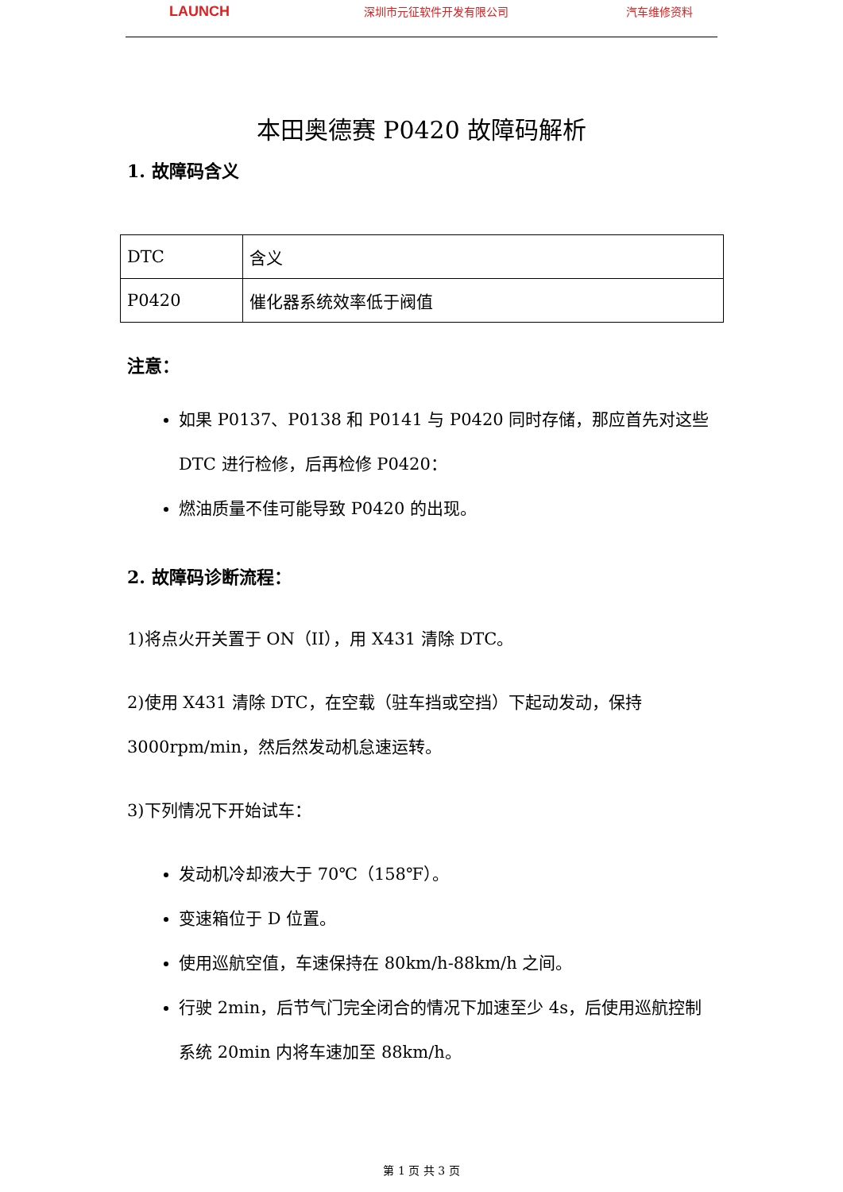LAUNCH 深圳市元征软件开发有限公司 汽车维修资料
本田奥德赛 P0420 故障码解析
1. 故障码含义
| DTC | 含义 |
| P0420 | 催化器系统效率低于阀值 |
注意：
如果 P0137、P0138 和 P0141 与 P0420 同时存储，那应首先对这些 DTC 进行检修，后再检修 P0420：
燃油质量不佳可能导致 P0420 的出现。
2. 故障码诊断流程：
1)将点火开关置于 ON（II），用 X431 清除 DTC。
2)使用 X431 清除 DTC，在空载（驻车挡或空挡）下起动发动，保持 3000rpm/min，然后然发动机怠速运转。
3)下列情况下开始试车：
发动机冷却液大于 70℃（158℉）。
变速箱位于 D 位置。
使用巡航空值，车速保持在 80km/h-88km/h 之间。
行驶 2min，后节气门完全闭合的情况下加速至少 4s，后使用巡航控制系统 20min 内将车速加至 88km/h。
第 1 页 共 3 页